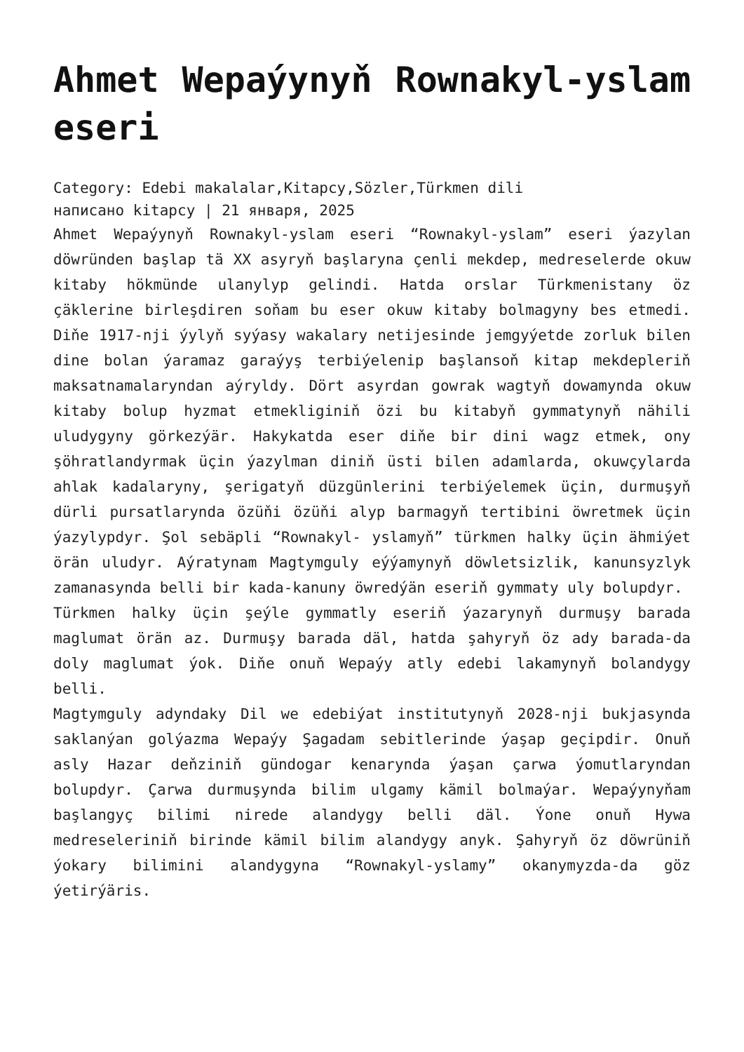Ahmet Wepaýynyň Rownakyl-yslam eseri
Category: Edebi makalalar,Kitapcy,Sözler,Türkmen dili
написано kitapcy | 21 января, 2025
Ahmet Wepaýynyň Rownakyl-yslam eseri “Rownakyl-yslam” eseri ýazylan döwründen başlap tä XX asyryň başlaryna çenli mekdep, medreselerde okuw kitaby hökmünde ulanylyp gelindi. Hatda orslar Türkmenistany öz çäklerine birleşdiren soňam bu eser okuw kitaby bolmagyny bes etmedi. Diňe 1917-nji ýylyň syýasy wakalary netijesinde jemgyýetde zorluk bilen dine bolan ýaramaz garaýyş terbiýelenip başlansoň kitap mekdepleriň maksatnamalaryndan aýryldy. Dört asyrdan gowrak wagtyň dowamynda okuw kitaby bolup hyzmat etmekliginiň özi bu kitabyň gymmatynyň nähili uludygyny görkezýär. Hakykatda eser diňe bir dini wagz etmek, ony şöhratlandyrmak üçin ýazylman diniň üsti bilen adamlarda, okuwçylarda ahlak kadalaryny, şerigatyň düzgünlerini terbiýelemek üçin, durmuşyň dürli pursatlarynda özüňi özüňi alyp barmagyň tertibini öwretmek üçin ýazylypdyr. Şol sebäpli “Rownakyl- yslamyň” türkmen halky üçin ähmiýet örän uludyr. Aýratynam Magtymguly eýýamynyň döwletsizlik, kanunsyzlyk zamanasynda belli bir kada-kanuny öwredýän eseriň gymmaty uly bolupdyr.
Türkmen halky üçin şeýle gymmatly eseriň ýazarynyň durmuşy barada maglumat örän az. Durmuşy barada däl, hatda şahyryň öz ady barada-da doly maglumat ýok. Diňe onuň Wepaýy atly edebi lakamynyň bolandygy belli.
Magtymguly adyndaky Dil we edebiýat institutynyň 2028-nji bukjasynda saklanýan golýazma Wepaýy Şagadam sebitlerinde ýaşap geçipdir. Onuň asly Hazar deňziniň gündogar kenarynda ýaşan çarwa ýomutlaryndan bolupdyr. Çarwa durmuşynda bilim ulgamy kämil bolmaýar. Wepaýynyňam başlangyç bilimi nirede alandygy belli däl. Ýone onuň Hywa medreseleriniň birinde kämil bilim alandygy anyk. Şahyryň öz döwrüniň ýokary bilimini alandygyna “Rownakyl-yslamy” okanymyzda-da göz ýetirýäris.